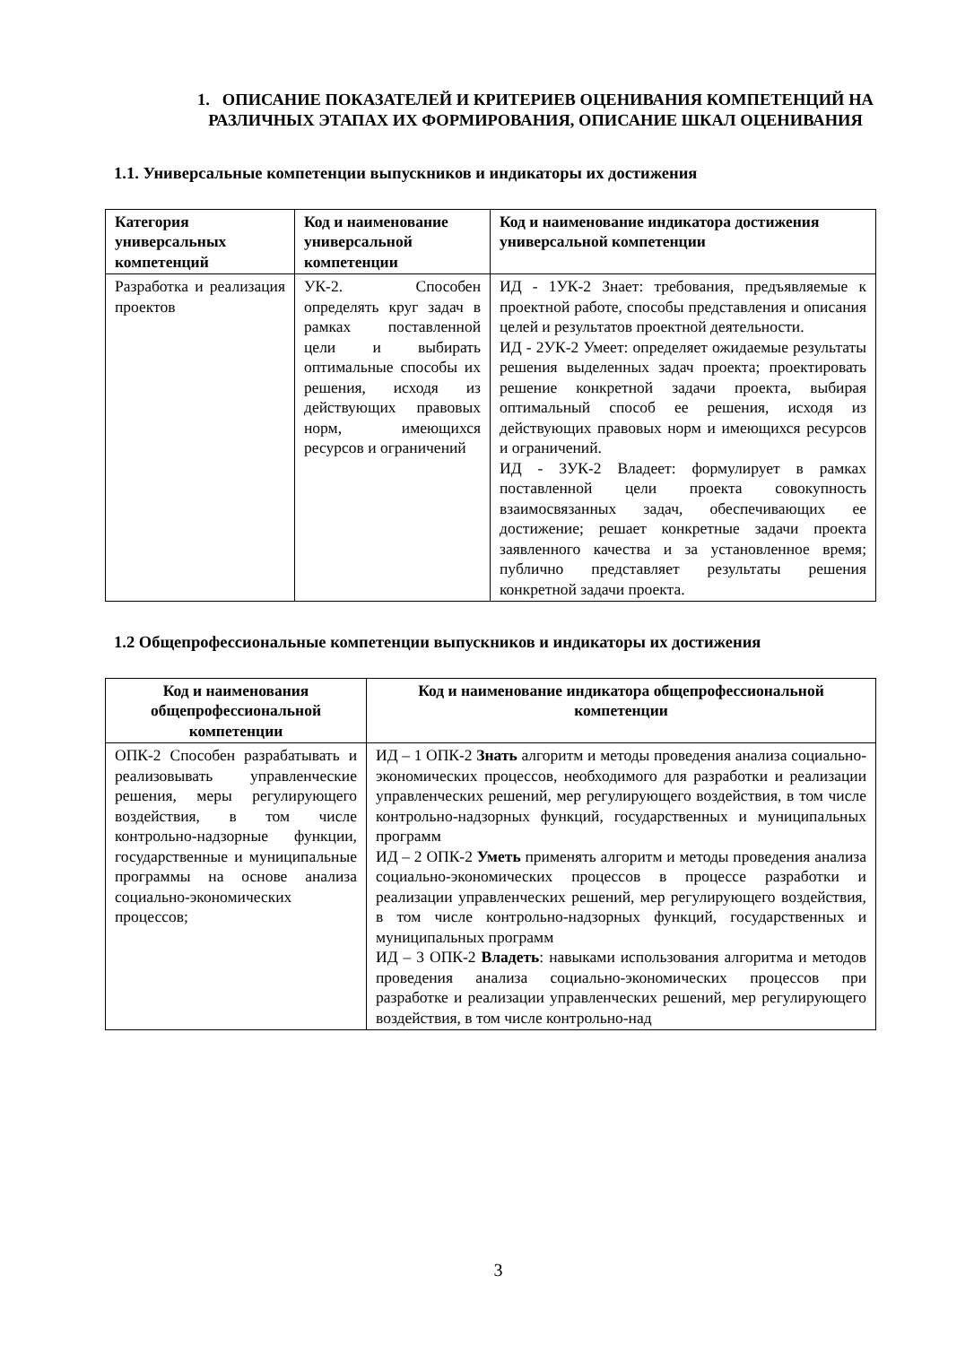1. ОПИСАНИЕ ПОКАЗАТЕЛЕЙ И КРИТЕРИЕВ ОЦЕНИВАНИЯ КОМПЕТЕНЦИЙ НА РАЗЛИЧНЫХ ЭТАПАХ ИХ ФОРМИРОВАНИЯ, ОПИСАНИЕ ШКАЛ ОЦЕНИВАНИЯ
1.1. Универсальные компетенции выпускников и индикаторы их достижения
| Категория универсальных компетенций | Код и наименование универсальной компетенции | Код и наименование индикатора достижения универсальной компетенции |
| --- | --- | --- |
| Разработка и реализация проектов | УК-2. Способен определять круг задач в рамках поставленной цели и выбирать оптимальные способы их решения, исходя из действующих правовых норм, имеющихся ресурсов и ограничений | ИД - 1УК-2 Знает: требования, предъявляемые к проектной работе, способы представления и описания целей и результатов проектной деятельности. ИД - 2УК-2 Умеет: определяет ожидаемые результаты решения выделенных задач проекта; проектировать решение конкретной задачи проекта, выбирая оптимальный способ ее решения, исходя из действующих правовых норм и имеющихся ресурсов и ограничений. ИД - 3УК-2 Владеет: формулирует в рамках поставленной цели проекта совокупность взаимосвязанных задач, обеспечивающих ее достижение; решает конкретные задачи проекта заявленного качества и за установленное время; публично представляет результаты решения конкретной задачи проекта. |
1.2 Общепрофессиональные компетенции выпускников и индикаторы их достижения
| Код и наименования общепрофессиональной компетенции | Код и наименование индикатора общепрофессиональной компетенции |
| --- | --- |
| ОПК-2 Способен разрабатывать и реализовывать управленческие решения, меры регулирующего воздействия, в том числе контрольно-надзорные функции, государственные и муниципальные программы на основе анализа социально-экономических процессов; | ИД – 1 ОПК-2 Знать алгоритм и методы проведения анализа социально-экономических процессов, необходимого для разработки и реализации управленческих решений, мер регулирующего воздействия, в том числе контрольно-надзорных функций, государственных и муниципальных программ ИД – 2 ОПК-2 Уметь применять алгоритм и методы проведения анализа социально-экономических процессов в процессе разработки и реализации управленческих решений, мер регулирующего воздействия, в том числе контрольно-надзорных функций, государственных и муниципальных программ ИД – 3 ОПК-2 Владеть : навыками использования алгоритма и методов проведения анализа социально-экономических процессов при разработке и реализации управленческих решений, мер регулирующего воздействия, в том числе контрольно-над |
3